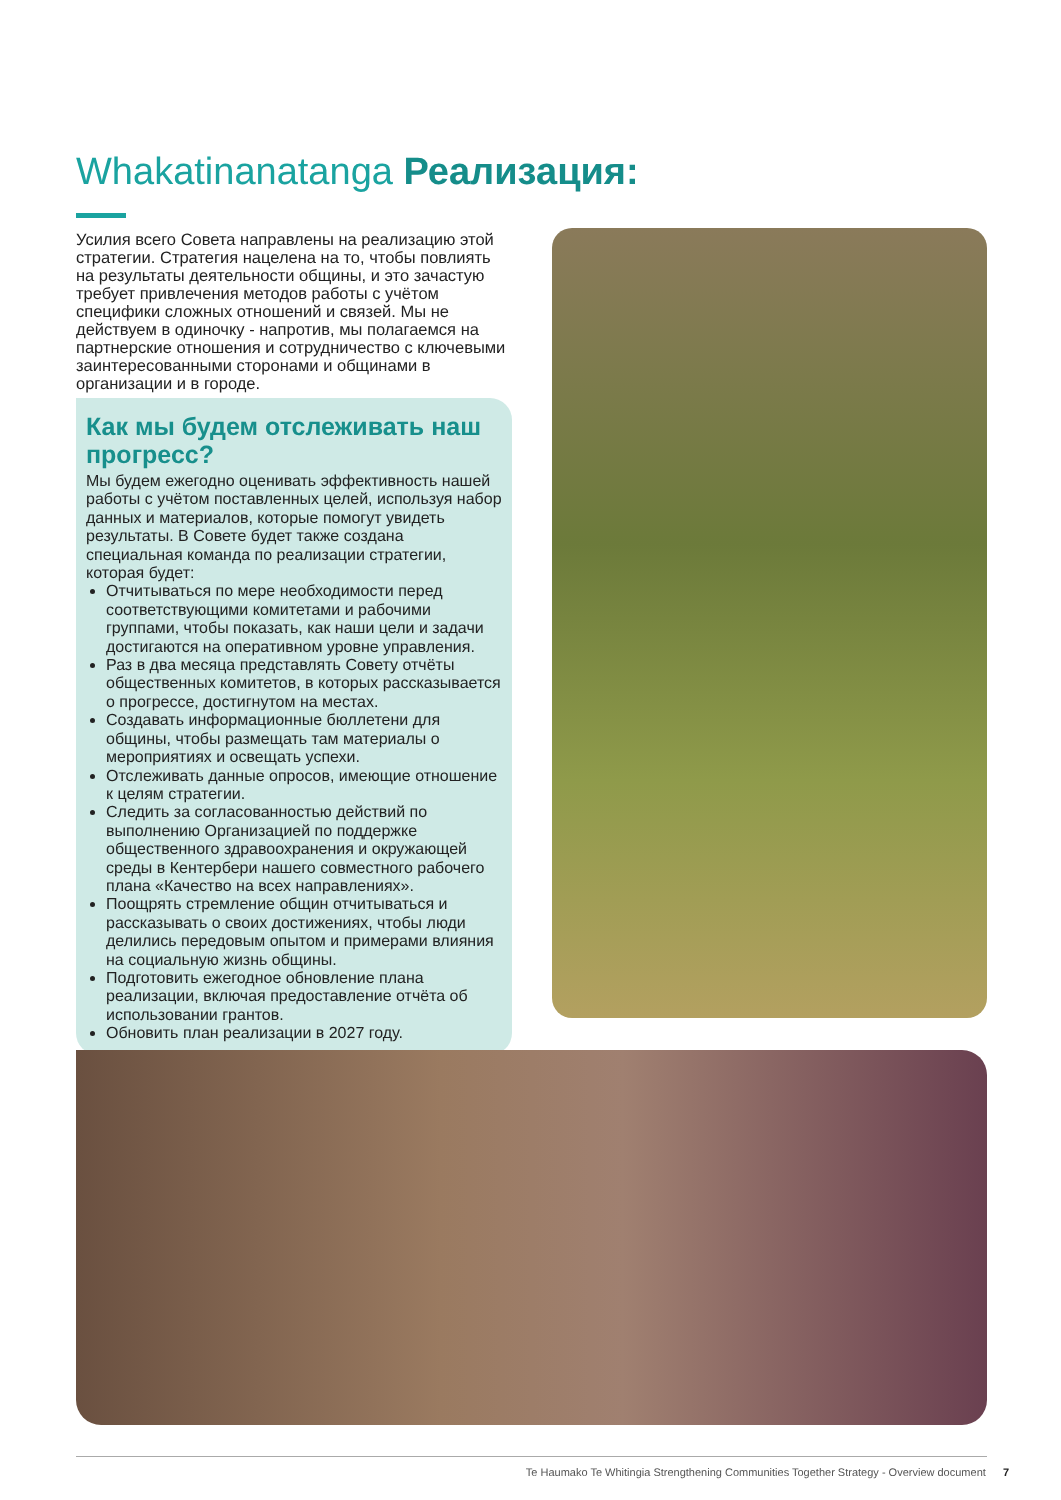Whakatinanatanga Реализация:
Усилия всего Совета направлены на реализацию этой стратегии. Стратегия нацелена на то, чтобы повлиять на результаты деятельности общины, и это зачастую требует привлечения методов работы с учётом специфики сложных отношений и связей. Мы не действуем в одиночку - напротив, мы полагаемся на партнерские отношения и сотрудничество с ключевыми заинтересованными сторонами и общинами в организации и в городе.
Как мы будем отслеживать наш прогресс?
Мы будем ежегодно оценивать эффективность нашей работы с учётом поставленных целей, используя набор данных и материалов, которые помогут увидеть результаты. В Совете будет также создана специальная команда по реализации стратегии, которая будет:
Отчитываться по мере необходимости перед соответствующими комитетами и рабочими группами, чтобы показать, как наши цели и задачи достигаются на оперативном уровне управления.
Раз в два месяца представлять Совету отчёты общественных комитетов, в которых рассказывается о прогрессе, достигнутом на местах.
Создавать информационные бюллетени для общины, чтобы размещать там материалы о мероприятиях и освещать успехи.
Отслеживать данные опросов, имеющие отношение к целям стратегии.
Следить за согласованностью действий по выполнению Организацией по поддержке общественного здравоохранения и окружающей среды в Кентербери нашего совместного рабочего плана «Качество на всех направлениях».
Поощрять стремление общин отчитываться и рассказывать о своих достижениях, чтобы люди делились передовым опытом и примерами влияния на социальную жизнь общины.
Подготовить ежегодное обновление плана реализации, включая предоставление отчёта об использовании грантов.
Обновить план реализации в 2027 году.
Te Haumako Te Whitingia Strengthening Communities Together Strategy - Overview document 7